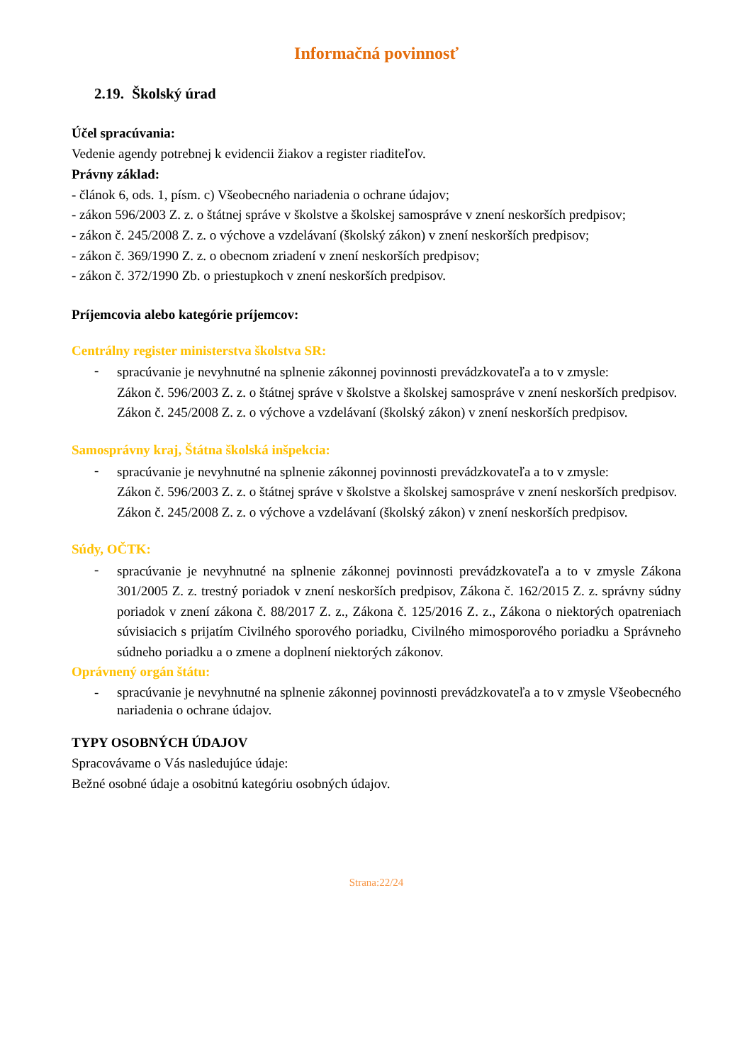Informačná povinnosť
2.19. Školský úrad
Účel spracúvania:
Vedenie agendy potrebnej k evidencii žiakov a register riaditeľov.
Právny základ:
- článok 6, ods. 1, písm. c) Všeobecného nariadenia o ochrane údajov;
- zákon 596/2003 Z. z. o štátnej správe v školstve a školskej samospráve v znení neskorších predpisov;
- zákon č. 245/2008 Z. z. o výchove a vzdelávaní (školský zákon) v znení neskorších predpisov;
- zákon č. 369/1990 Z. z. o obecnom zriadení v znení neskorších predpisov;
- zákon č. 372/1990 Zb. o priestupkoch v znení neskorších predpisov.
Príjemcovia alebo kategórie príjemcov:
Centrálny register ministerstva školstva SR:
-
spracúvanie je nevyhnutné na splnenie zákonnej povinnosti prevádzkovateľa a to v zmysle:
Zákon č. 596/2003 Z. z. o štátnej správe v školstve a školskej samospráve v znení neskorších predpisov.
Zákon č. 245/2008 Z. z. o výchove a vzdelávaní (školský zákon) v znení neskorších predpisov.
Samosprávny kraj, Štátna školská inšpekcia:
-
spracúvanie je nevyhnutné na splnenie zákonnej povinnosti prevádzkovateľa a to v zmysle:
Zákon č. 596/2003 Z. z. o štátnej správe v školstve a školskej samospráve v znení neskorších predpisov.
Zákon č. 245/2008 Z. z. o výchove a vzdelávaní (školský zákon) v znení neskorších predpisov.
Súdy, OČTK:
-
spracúvanie je nevyhnutné na splnenie zákonnej povinnosti prevádzkovateľa a to v zmysle Zákona 301/2005 Z. z. trestný poriadok v znení neskorších predpisov, Zákona č. 162/2015 Z. z. správny súdny poriadok v znení zákona č. 88/2017 Z. z., Zákona č. 125/2016 Z. z., Zákona o niektorých opatreniach súvisiacich s prijatím Civilného sporového poriadku, Civilného mimosporového poriadku a Správneho súdneho poriadku a o zmene a doplnení niektorých zákonov.
Oprávnený orgán štátu:
-
spracúvanie je nevyhnutné na splnenie zákonnej povinnosti prevádzkovateľa a to v zmysle Všeobecného nariadenia o ochrane údajov.
TYPY OSOBNÝCH ÚDAJOV
Spracovávame o Vás nasledujúce údaje:
Bežné osobné údaje a osobitnú kategóriu osobných údajov.
Strana:22/24